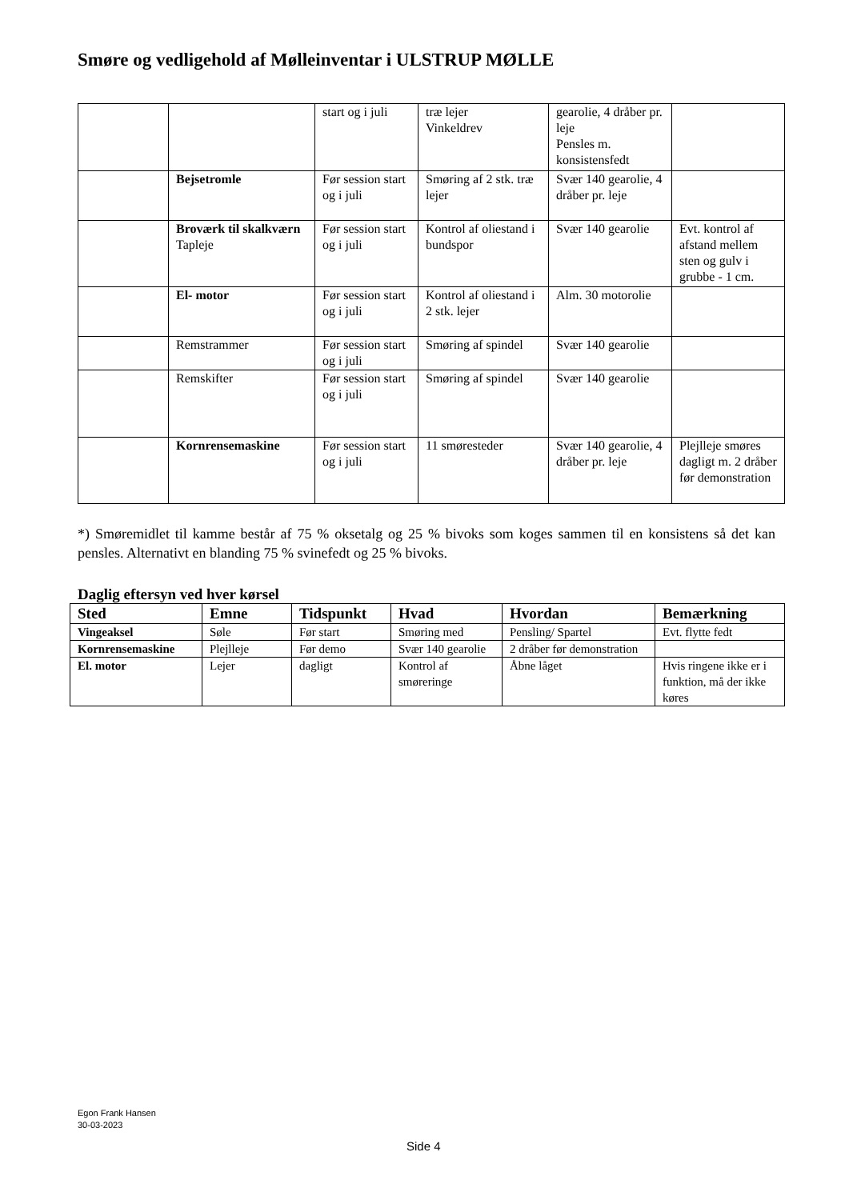Smøre og vedligehold af Mølleinventar i ULSTRUP MØLLE
| | | start og i juli | træ lejer Vinkeldrev | gearolie, 4 dråber pr. leje Pensles m. konsistensfedt | |
| | Bejsetromle | Før session start og i juli | Smøring af 2 stk. træ lejer | Svær 140 gearolie, 4 dråber pr. leje | |
| | Broværk til skalkværn Tapleje | Før session start og i juli | Kontrol af oliestand i bundspor | Svær 140 gearolie | Evt. kontrol af afstand mellem sten og gulv i grubbe - 1 cm. |
| | El- motor | Før session start og i juli | Kontrol af oliestand i 2 stk. lejer | Alm. 30 motorolie | |
| | Remstrammer | Før session start og i juli | Smøring af spindel | Svær 140 gearolie | |
| | Remskifter | Før session start og i juli | Smøring af spindel | Svær 140 gearolie | |
| | Kornrensemaskine | Før session start og i juli | 11 smøresteder | Svær 140 gearolie, 4 dråber pr. leje | Plejlleje smøres dagligt m. 2 dråber før demonstration |
*) Smøremidlet til kamme består af 75 % oksetalg og 25 % bivoks som koges sammen til en konsistens så det kan pensles. Alternativt en blanding 75 % svinefedt og 25 % bivoks.
Daglig eftersyn ved hver kørsel
| Sted | Emne | Tidspunkt | Hvad | Hvordan | Bemærkning |
| --- | --- | --- | --- | --- | --- |
| Vingeaksel | Søle | Før start | Smøring med | Pensling/ Spartel | Evt. flytte fedt |
| Kornrensemaskine | Plejlleje | Før demo | Svær 140 gearolie | 2 dråber før demonstration | |
| El. motor | Lejer | dagligt | Kontrol af smøreringe | Åbne låget | Hvis ringene ikke er i funktion, må der ikke køres |
Egon Frank Hansen
30-03-2023
Side 4